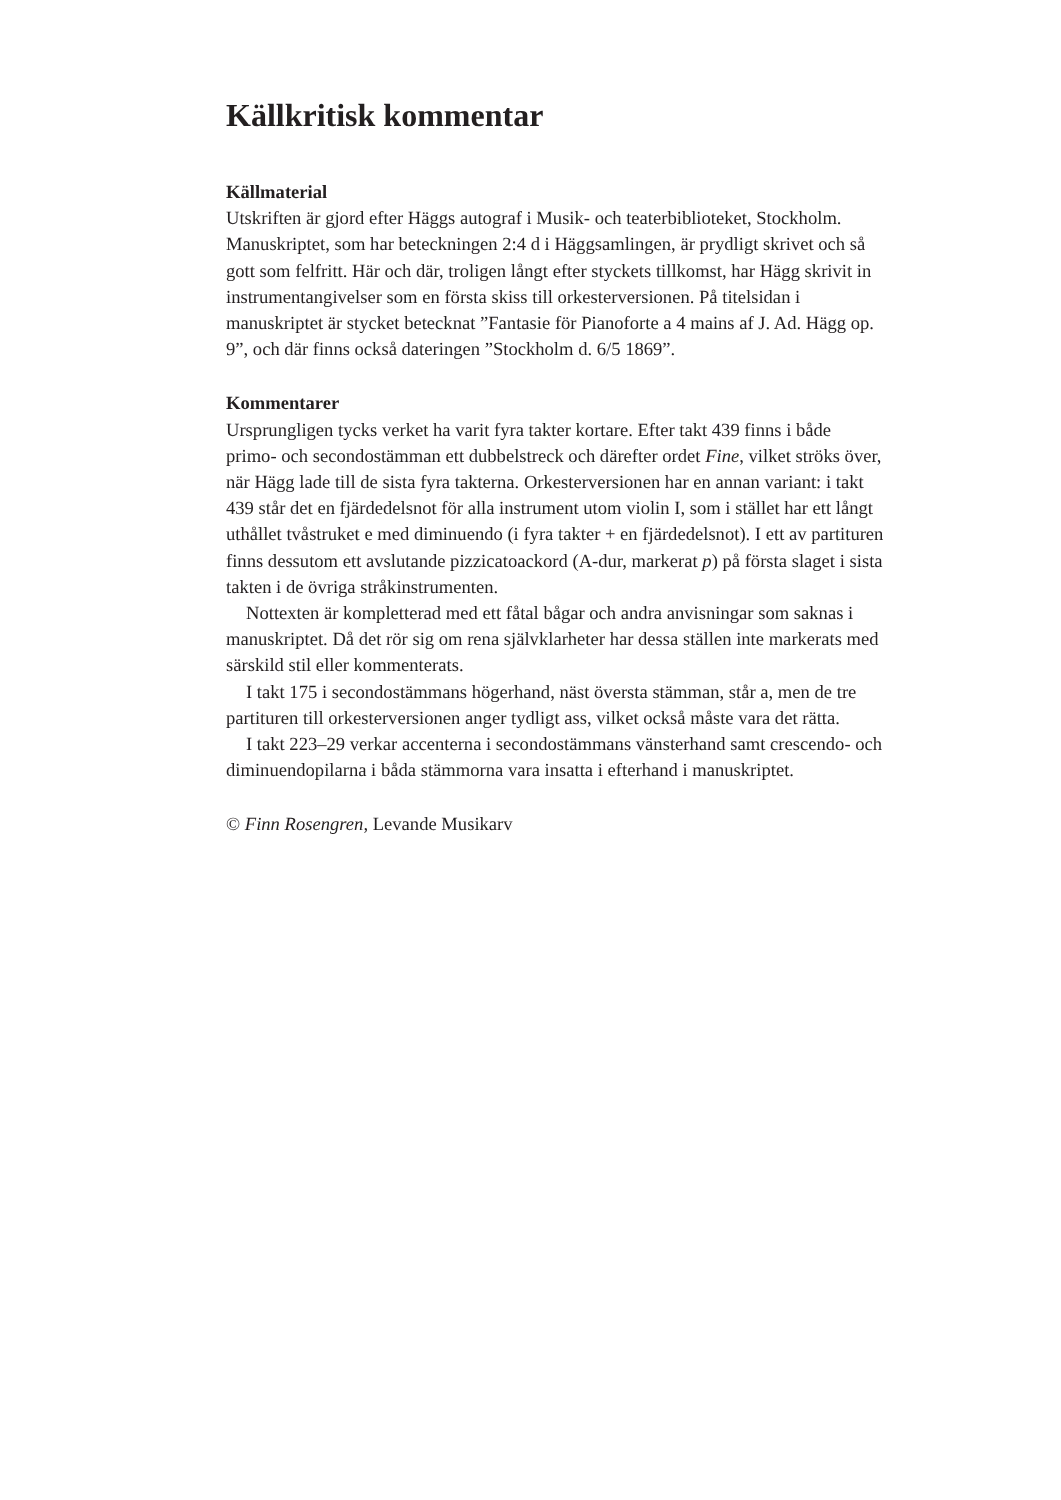Källkritisk kommentar
Källmaterial
Utskriften är gjord efter Häggs autograf i Musik- och teaterbiblioteket, Stockholm. Manuskriptet, som har beteckningen 2:4 d i Häggsamlingen, är prydligt skrivet och så gott som felfritt. Här och där, troligen långt efter styckets tillkomst, har Hägg skrivit in instrumentangivelser som en första skiss till orkesterversionen. På titelsidan i manuskriptet är stycket betecknat ”Fantasie för Pianoforte a 4 mains af J. Ad. Hägg op. 9”, och där finns också dateringen ”Stockholm d. 6/5 1869”.
Kommentarer
Ursprungligen tycks verket ha varit fyra takter kortare. Efter takt 439 finns i både primo- och secondostämman ett dubbelstreck och därefter ordet Fine, vilket ströks över, när Hägg lade till de sista fyra takterna. Orkesterversionen har en annan variant: i takt 439 står det en fjärdedelsnot för alla instrument utom violin I, som i stället har ett långt uthållet tvåstruket e med diminuendo (i fyra takter + en fjärdedelsnot). I ett av partituren finns dessutom ett avslutande pizzicatoackord (A-dur, markerat p) på första slaget i sista takten i de övriga stråkinstrumenten.
Nottexten är kompletterad med ett fåtal bågar och andra anvisningar som saknas i manuskriptet. Då det rör sig om rena självklarheter har dessa ställen inte markerats med särskild stil eller kommenterats.
I takt 175 i secondostämmans högerhand, näst översta stämman, står a, men de tre partituren till orkesterversionen anger tydligt ass, vilket också måste vara det rätta.
I takt 223–29 verkar accenterna i secondostämmans vänsterhand samt crescendo- och diminuendopilarna i båda stämmorna vara insatta i efterhand i manuskriptet.
© Finn Rosengren, Levande Musikarv